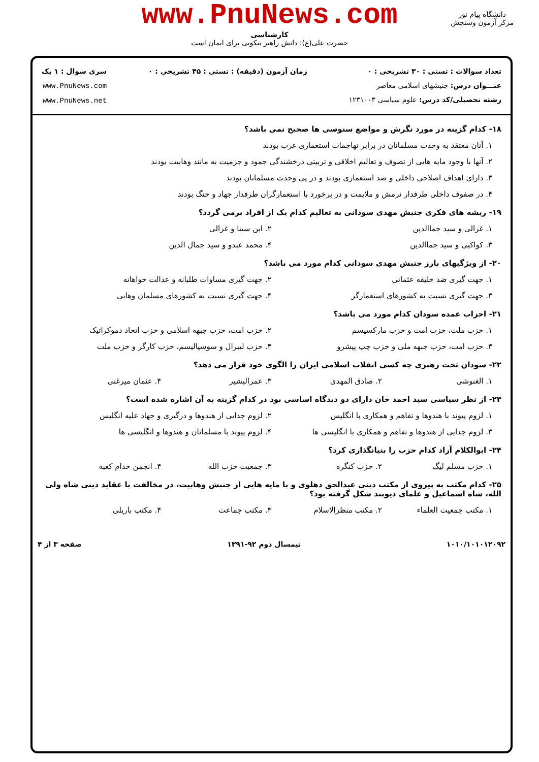www.PnuNews.com
کارشناسی
حضرت علی(ع): دانش راهبر نیکویی برای ایمان است
دانشگاه پیام نور
مرکز آزمون وسنجش
تعداد سوالات : تستی : ۳۰ تشریحی : ۰
عنـــوان درس: جنبشهای اسلامی معاصر
رشته تحصیلی/کد درس: علوم سیاسی ۱۲۳۱۰۰۳
زمان آزمون (دقیقه) : تستی : ۴۵ تشریحی : ۰
سری سوال : ۱ یک
www.PnuNews.com
www.PnuNews.net
۱۸- کدام گزینه در مورد نگرش و مواضع سنوسی ها صحیح نمی باشد؟
۱. آنان معتقد به وحدت مسلمانان در برابر تهاجمات استعماری غرب بودند
۲. آنها با وجود مایه هایی از تصوف و تعالیم اخلاقی و تربیتی درخشندگی جمود و جزمیت به مانند وهابیت بودند
۳. دارای اهداف اصلاحی داخلی و ضد استعماری بودند و در پی وحدت مسلمانان بودند
۴. در صفوف داخلی طرفدار نرمش و ملایمت و در برخورد با استعمارگران طرفدار جهاد و جنگ بودند
۱۹- ریشه های فکری جنبش مهدی سودانی به تعالیم کدام یک از افراد برمی گردد؟
۱. غزالی و سید جماالدین ۲. ابن سینا و غزالی
۳. کواکبی و سید جماالدین ۴. محمد عبدو و سید جمال الدین
۲۰- از ویژگیهای بارز جنبش مهدی سودانی کدام مورد می باشد؟
۱. جهت گیری ضد خلیفه عثمانی ۲. جهت گیری مساوات طلبانه و عدالت خواهانه
۳. جهت گیری نسبت به کشورهای استعمارگر ۴. جهت گیری نسبت به کشورهای مسلمان وهابی
۲۱- احزاب عمده سودان کدام مورد می باشد؟
۱. حزب ملت، حزب امت و حزب مارکسیسم ۲. حزب امت، حزب جبهه اسلامی و حزب اتحاد دموکراتیک
۳. حزب امت، حزب جبهه ملی و حزب چپ پیشرو ۴. حزب لیبرال و سوسیالیسم، حزب کارگر و حزب ملت
۲۲- سودان تحت رهبری چه کسی انقلاب اسلامی ایران را الگوی خود قرار می دهد؟
۱. الغنوشی ۲. صادق المهدی ۳. عمرالبشیر ۴. عثمان میرغنی
۲۳- از نظر سیاسی سید احمد خان دارای دو دیدگاه اساسی بود در کدام گزینه به آن اشاره شده است؟
۱. لزوم پیوند با هندوها و تفاهم و همکاری با انگلیس ۲. لزوم جدایی از هندوها و درگیری و جهاد علیه انگلیس
۳. لزوم جدایی از هندوها و تفاهم و همکاری با انگلیسی ها ۴. لزوم پیوند با مسلمانان و هندوها و انگلیسی ها
۲۴- ابوالکلام آزاد کدام حزب را بنیانگذاری کرد؟
۱. حزب مسلم لیگ ۲. حزب کنگره ۳. جمعیت حزب الله ۴. انجمن خدام کعبه
۲۵- کدام مکتب به پیروی از مکتب دینی عبدالحق دهلوی و با مایه هایی از جنبش وهابیت، در مخالفت با عقاید دینی شاه ولی الله، شاه اسماعیل و علمای دیوبند شکل گرفته بود؟
۱. مکتب جمعیت العلماء ۲. مکتب منظرالاسلام ۳. مکتب جماعت ۴. مکتب باریلی
۱۰۱۰/۱۰۱۰۱۲۰۹۲ نیمسال دوم ۹۲-۱۳۹۱ صفحه ۳ از ۴